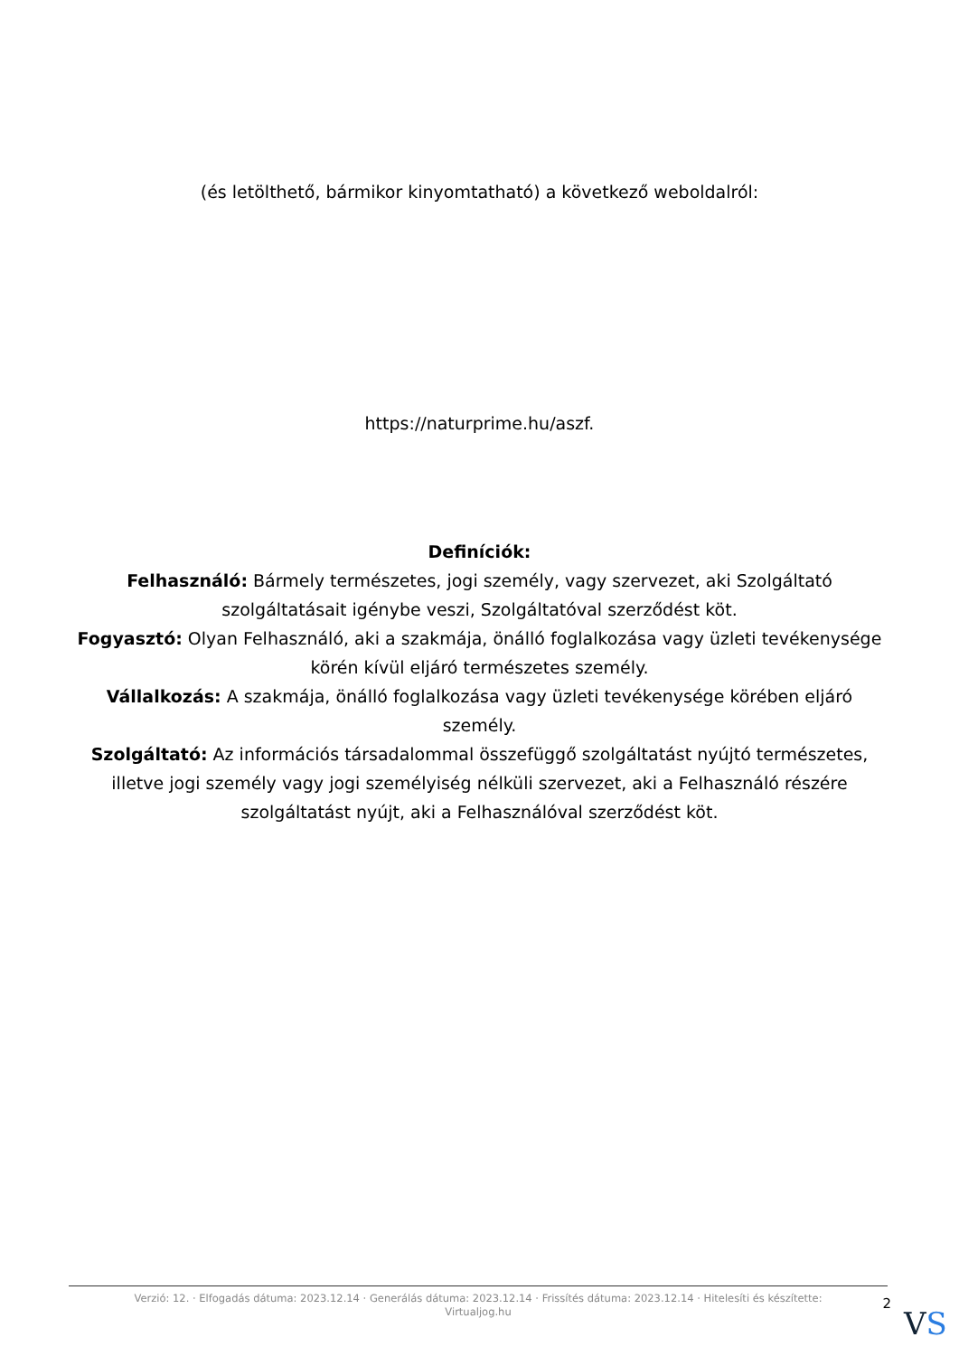(és letölthető, bármikor kinyomtatható) a következő weboldalról:
https://naturprime.hu/aszf.
Definíciók:
Felhasználó: Bármely természetes, jogi személy, vagy szervezet, aki Szolgáltató szolgáltatásait igénybe veszi, Szolgáltatóval szerződést köt.
Fogyasztó: Olyan Felhasználó, aki a szakmája, önálló foglalkozása vagy üzleti tevékenysége körén kívül eljáró természetes személy.
Vállalkozás: A szakmája, önálló foglalkozása vagy üzleti tevékenysége körében eljáró személy.
Szolgáltató: Az információs társadalommal összefüggő szolgáltatást nyújtó természetes, illetve jogi személy vagy jogi személyiség nélküli szervezet, aki a Felhasználó részére szolgáltatást nyújt, aki a Felhasználóval szerződést köt.
Verzió: 12. · Elfogadás dátuma: 2023.12.14 · Generálás dátuma: 2023.12.14 · Frissítés dátuma: 2023.12.14 · Hitelesíti és készítette: Virtualjog.hu
2
VS